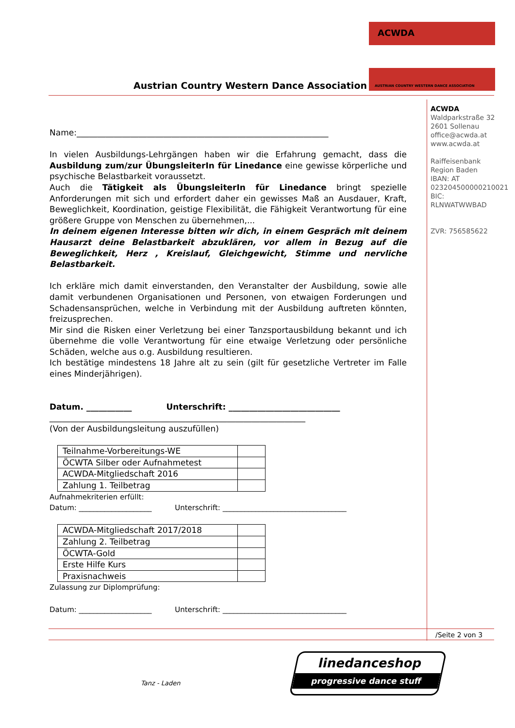Austrian Country Western Dance Association
ACWDA
AUSTRIAN COUNTRY WESTERN DANCE ASSOCIATION
ACWDA
Waldparkstraße 32
2601 Sollenau
office@acwda.at
www.acwda.at
Raiffeisenbank
Region Baden
IBAN: AT
023204500000210021
BIC:
RLNWATWWBAD
ZVR: 756585622
Name:_____________________________________________________________
In vielen Ausbildungs-Lehrgängen haben wir die Erfahrung gemacht, dass die Ausbildung zum/zur ÜbungsleiterIn für Linedance eine gewisse körperliche und psychische Belastbarkeit voraussetzt.
Auch die Tätigkeit als ÜbungsleiterIn für Linedance bringt spezielle Anforderungen mit sich und erfordert daher ein gewisses Maß an Ausdauer, Kraft, Beweglichkeit, Koordination, geistige Flexibilität, die Fähigkeit Verantwortung für eine größere Gruppe von Menschen zu übernehmen,...
In deinem eigenen Interesse bitten wir dich, in einem Gespräch mit deinem Hausarzt deine Belastbarkeit abzuklären, vor allem in Bezug auf die Beweglichkeit, Herz , Kreislauf, Gleichgewicht, Stimme und nervliche Belastbarkeit.
Ich erkläre mich damit einverstanden, den Veranstalter der Ausbildung, sowie alle damit verbundenen Organisationen und Personen, von etwaigen Forderungen und Schadensansprüchen, welche in Verbindung mit der Ausbildung auftreten könnten, freizusprechen.
Mir sind die Risken einer Verletzung bei einer Tanzsportausbildung bekannt und ich übernehme die volle Verantwortung für eine etwaige Verletzung oder persönliche Schäden, welche aus o.g. Ausbildung resultieren.
Ich bestätige mindestens 18 Jahre alt zu sein (gilt für gesetzliche Vertreter im Falle eines Minderjährigen).
Datum. ___________ Unterschrift: ___________________________
______________________________________________________________
(Von der Ausbildungsleitung auszufüllen)
| Teilnahme-Vorbereitungs-WE | |
| ÖCWTA Silber oder Aufnahmetest | |
| ACWDA-Mitgliedschaft 2016 | |
| Zahlung 1. Teilbetrag | |
Aufnahmekriterien erfüllt:
Datum: ____________________ Unterschrift: __________________________________
| ACWDA-Mitgliedschaft 2017/2018 | |
| Zahlung 2. Teilbetrag | |
| ÖCWTA-Gold | |
| Erste Hilfe Kurs | |
| Praxisnachweis | |
Zulassung zur Diplomprüfung:
Datum: ____________________ Unterschrift: __________________________________
/Seite 2 von 3
Tanz - Laden
linedanceshop
progressive dance stuff